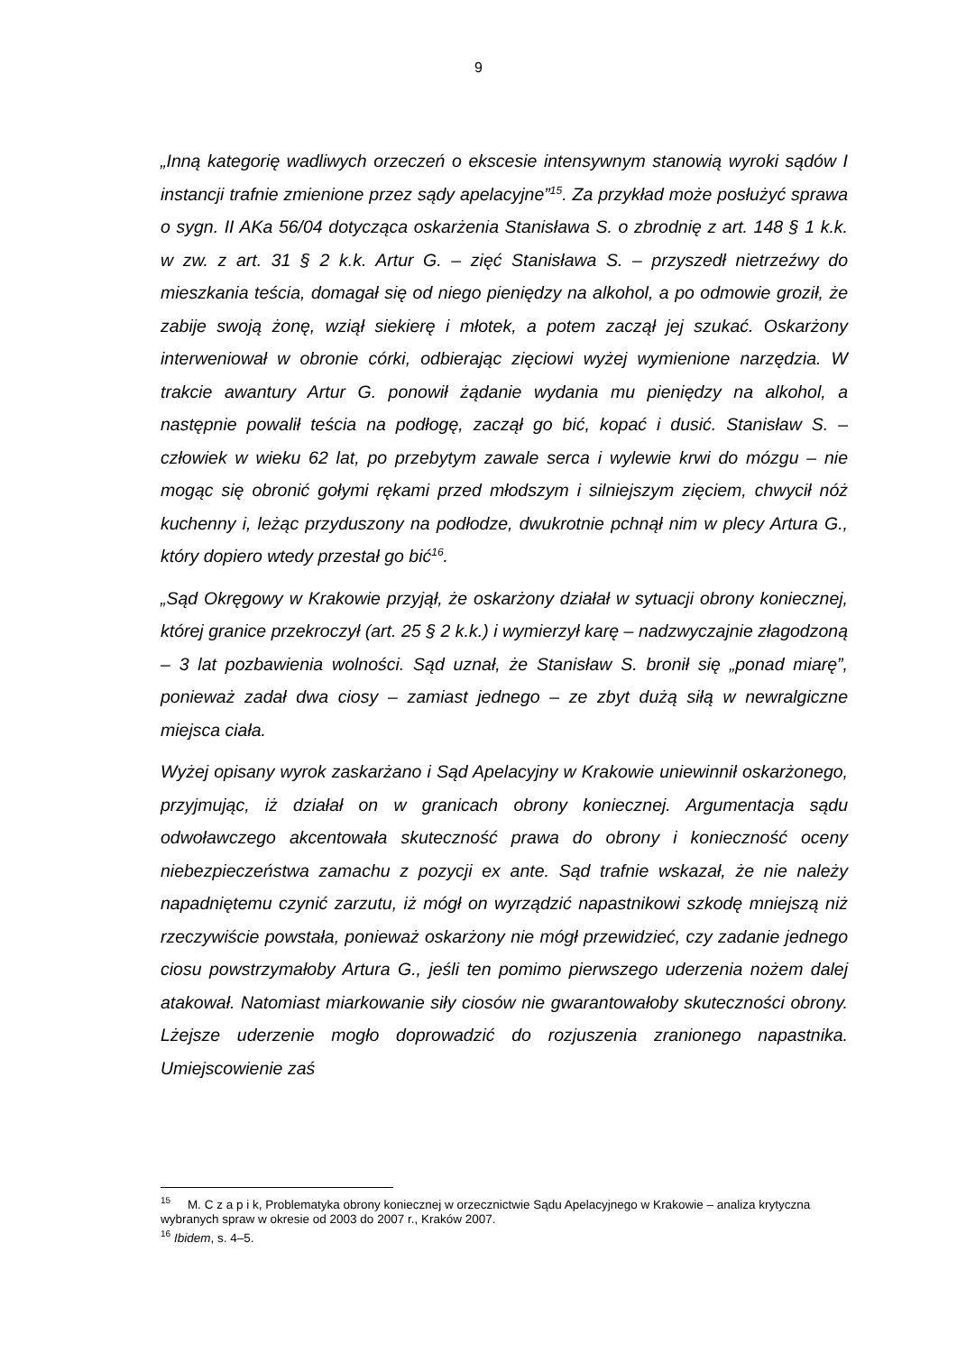9
„Inną kategorię wadliwych orzeczeń o ekscesie intensywnym stanowią wyroki sądów I instancji trafnie zmienione przez sądy apelacyjne”<sup>15</sup>. Za przykład może posłużyć sprawa o sygn. II AKa 56/04 dotycząca oskarżenia Stanisława S. o zbrodnię z art. 148 § 1 k.k. w zw. z art. 31 § 2 k.k. Artur G. – zięć Stanisława S. – przyszedł nietrzeźwy do mieszkania teścia, domagał się od niego pieniędzy na alkohol, a po odmowie groził, że zabije swoją żonę, wziął siekierę i młotek, a potem zaczął jej szukać. Oskarżony interweniował w obronie córki, odbierając zięciowi wyżej wymienione narzędzia. W trakcie awantury Artur G. ponowił żądanie wydania mu pieniędzy na alkohol, a następnie powalił teścia na podłogę, zaczął go bić, kopać i dusić. Stanisław S. – człowiek w wieku 62 lat, po przebytym zawale serca i wylewie krwi do mózgu – nie mogąc się obronić gołymi rękami przed młodszym i silniejszym zięciem, chwycił nóż kuchenny i, leżąc przyduszony na podłodze, dwukrotnie pchnął nim w plecy Artura G., który dopiero wtedy przestał go bić<sup>16</sup>.
„Sąd Okręgowy w Krakowie przyjął, że oskarżony działał w sytuacji obrony koniecznej, której granice przekroczył (art. 25 § 2 k.k.) i wymierzył karę – nadzwyczajnie złagodzoną – 3 lat pozbawienia wolności. Sąd uznał, że Stanisław S. bronił się „ponad miarę”, ponieważ zadał dwa ciosy – zamiast jednego – ze zbyt dużą siłą w newralgiczne miejsca ciała.
Wyżej opisany wyrok zaskarżano i Sąd Apelacyjny w Krakowie uniewinnił oskarżonego, przyjmując, iż działał on w granicach obrony koniecznej. Argumentacja sądu odwoławczego akcentowała skuteczność prawa do obrony i konieczność oceny niebezpieczeństwa zamachu z pozycji ex ante. Sąd trafnie wskazał, że nie należy napadniętemu czynić zarzutu, iż mógł on wyrządzić napastnikowi szkodę mniejszą niż rzeczywiście powstała, ponieważ oskarżony nie mógł przewidzieć, czy zadanie jednego ciosu powstrzymałoby Artura G., jeśli ten pomimo pierwszego uderzenia nożem dalej atakował. Natomiast miarkowanie siły ciosów nie gwarantowałoby skuteczności obrony. Lżejsze uderzenie mogło doprowadzić do rozjuszenia zranionego napastnika. Umiejscowienie zaś
<sup>15</sup> M. C z a p i k, Problematyka obrony koniecznej w orzecznictwie Sądu Apelacyjnego w Krakowie – analiza krytyczna wybranych spraw w okresie od 2003 do 2007 r., Kraków 2007.
<sup>16</sup> Ibidem, s. 4–5.